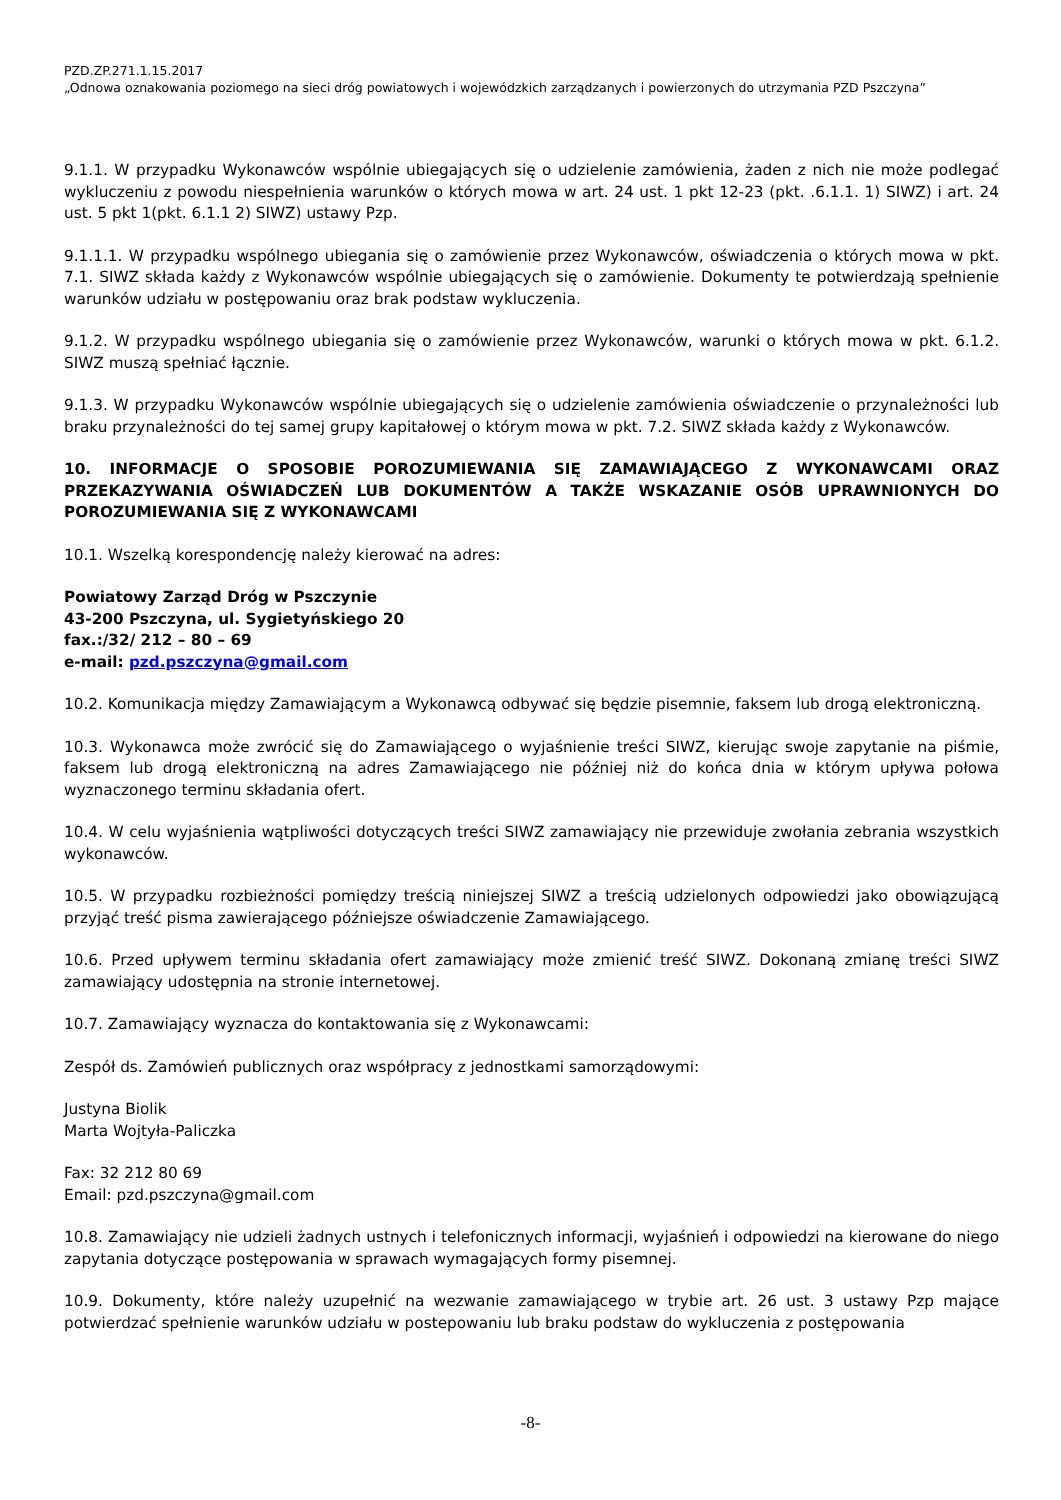PZD.ZP.271.1.15.2017
„Odnowa oznakowania poziomego na sieci dróg powiatowych i wojewódzkich zarządzanych i powierzonych do utrzymania PZD Pszczyna”
9.1.1. W przypadku Wykonawców wspólnie ubiegających się o udzielenie zamówienia, żaden z nich nie może podlegać wykluczeniu z powodu niespełnienia warunków o których mowa w art. 24 ust. 1 pkt 12-23 (pkt. .6.1.1. 1) SIWZ) i art. 24 ust. 5 pkt 1(pkt. 6.1.1 2) SIWZ) ustawy Pzp.
9.1.1.1. W przypadku wspólnego ubiegania się o zamówienie przez Wykonawców, oświadczenia o których mowa w pkt. 7.1. SIWZ składa każdy z Wykonawców wspólnie ubiegających się o zamówienie. Dokumenty te potwierdzają spełnienie warunków udziału w postępowaniu oraz brak podstaw wykluczenia.
9.1.2. W przypadku wspólnego ubiegania się o zamówienie przez Wykonawców, warunki o których mowa w pkt. 6.1.2. SIWZ muszą spełniać łącznie.
9.1.3. W przypadku Wykonawców wspólnie ubiegających się o udzielenie zamówienia oświadczenie o przynależności lub braku przynależności do tej samej grupy kapitałowej o którym mowa w pkt. 7.2. SIWZ składa każdy z Wykonawców.
10. INFORMACJE O SPOSOBIE POROZUMIEWANIA SIĘ ZAMAWIAJĄCEGO Z WYKONAWCAMI ORAZ PRZEKAZYWANIA OŚWIADCZEŃ LUB DOKUMENTÓW A TAKŻE WSKAZANIE OSÓB UPRAWNIONYCH DO POROZUMIEWANIA SIĘ Z WYKONAWCAMI
10.1. Wszelką korespondencję należy kierować na adres:
Powiatowy Zarząd Dróg w Pszczynie
43-200 Pszczyna, ul. Sygietyńskiego 20
fax.:/32/ 212 – 80 – 69
e-mail: pzd.pszczyna@gmail.com
10.2. Komunikacja między Zamawiającym a Wykonawcą odbywać się będzie pisemnie, faksem lub drogą elektroniczną.
10.3. Wykonawca może zwrócić się do Zamawiającego o wyjaśnienie treści SIWZ, kierując swoje zapytanie na piśmie, faksem lub drogą elektroniczną na adres Zamawiającego nie później niż do końca dnia w którym upływa połowa wyznaczonego terminu składania ofert.
10.4. W celu wyjaśnienia wątpliwości dotyczących treści SIWZ zamawiający nie przewiduje zwołania zebrania wszystkich wykonawców.
10.5. W przypadku rozbieżności pomiędzy treścią niniejszej SIWZ a treścią udzielonych odpowiedzi jako obowiązującą przyjąć treść pisma zawierającego późniejsze oświadczenie Zamawiającego.
10.6. Przed upływem terminu składania ofert zamawiający może zmienić treść SIWZ. Dokonaną zmianę treści SIWZ zamawiający udostępnia na stronie internetowej.
10.7. Zamawiający wyznacza do kontaktowania się z Wykonawcami:
Zespół ds. Zamówień publicznych oraz współpracy z jednostkami samorządowymi:
Justyna Biolik
Marta Wojtyła-Paliczka
Fax: 32 212 80 69
Email: pzd.pszczyna@gmail.com
10.8. Zamawiający nie udzieli żadnych ustnych i telefonicznych informacji, wyjaśnień i odpowiedzi na kierowane do niego zapytania dotyczące postępowania w sprawach wymagających formy pisemnej.
10.9. Dokumenty, które należy uzupełnić na wezwanie zamawiającego w trybie art. 26 ust. 3 ustawy Pzp mające potwierdzać spełnienie warunków udziału w postepowaniu lub braku podstaw do wykluczenia z postępowania
-8-